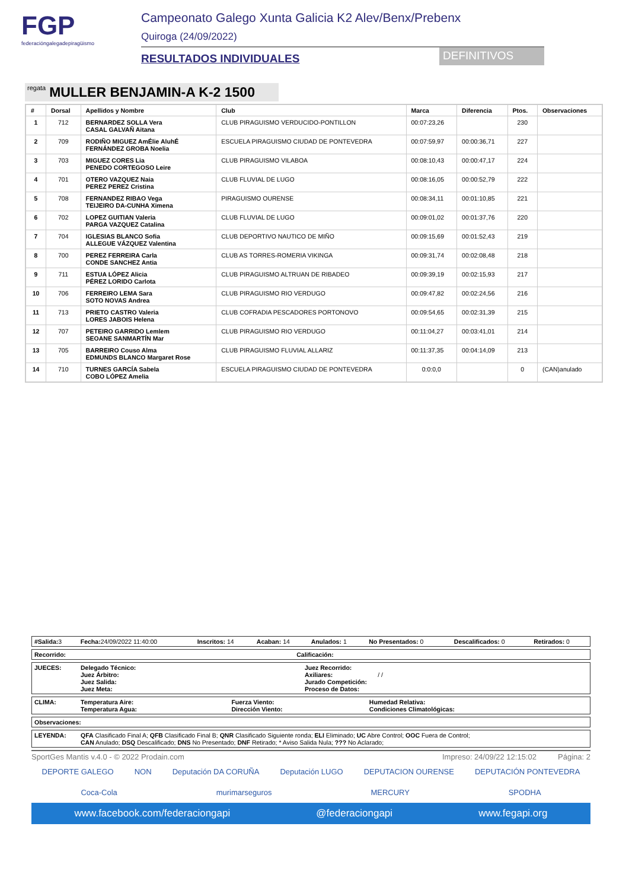FGP
federacióngalegadepiragüismo
Campeonato Galego Xunta Galicia K2 Alev/Benx/Prebenx
Quiroga (24/09/2022)
RESULTADOS INDIVIDUALES
DEFINITIVOS
regata MULLER BENJAMIN-A K-2 1500
| # | Dorsal | Apellidos y Nombre | Club | Marca | Diferencia | Ptos. | Observaciones |
| --- | --- | --- | --- | --- | --- | --- | --- |
| 1 | 712 | BERNARDEZ SOLLA Vera CASAL GALVAÑ Aitana | CLUB PIRAGUISMO VERDUCIDO-PONTILLON | 00:07:23,26 | | 230 | |
| 2 | 709 | RODIÑO MIGUEZ AmÉlie AluhÉ FERNÁNDEZ GROBA Noelia | ESCUELA PIRAGUISMO CIUDAD DE PONTEVEDRA | 00:07:59,97 | 00:00:36,71 | 227 | |
| 3 | 703 | MIGUEZ CORES Lia PENEDO CORTEGOSO Leire | CLUB PIRAGUISMO VILABOA | 00:08:10,43 | 00:00:47,17 | 224 | |
| 4 | 701 | OTERO VAZQUEZ Naia PEREZ PEREZ Cristina | CLUB FLUVIAL DE LUGO | 00:08:16,05 | 00:00:52,79 | 222 | |
| 5 | 708 | FERNANDEZ RIBAO Vega TEIJEIRO DA-CUNHA Ximena | PIRAGUISMO OURENSE | 00:08:34,11 | 00:01:10,85 | 221 | |
| 6 | 702 | LOPEZ GUITIAN Valeria PARGA VAZQUEZ Catalina | CLUB FLUVIAL DE LUGO | 00:09:01,02 | 00:01:37,76 | 220 | |
| 7 | 704 | IGLESIAS BLANCO Sofia ALLEGUE VÁZQUEZ Valentina | CLUB DEPORTIVO NAUTICO DE MIÑO | 00:09:15,69 | 00:01:52,43 | 219 | |
| 8 | 700 | PEREZ FERREIRA Carla CONDE SANCHEZ Antia | CLUB AS TORRES-ROMERIA VIKINGA | 00:09:31,74 | 00:02:08,48 | 218 | |
| 9 | 711 | ESTUA LÓPEZ Alicia PÉREZ LORIDO Carlota | CLUB PIRAGUISMO ALTRUAN DE RIBADEO | 00:09:39,19 | 00:02:15,93 | 217 | |
| 10 | 706 | FERREIRO LEMA Sara SOTO NOVAS Andrea | CLUB PIRAGUISMO RIO VERDUGO | 00:09:47,82 | 00:02:24,56 | 216 | |
| 11 | 713 | PRIETO CASTRO Valeria LORES JABOIS Helena | CLUB COFRADIA PESCADORES PORTONOVO | 00:09:54,65 | 00:02:31,39 | 215 | |
| 12 | 707 | PETEIRO GARRIDO Lemlem SEOANE SANMARTÍN Mar | CLUB PIRAGUISMO RIO VERDUGO | 00:11:04,27 | 00:03:41,01 | 214 | |
| 13 | 705 | BARREIRO Couso Alma EDMUNDS BLANCO Margaret Rose | CLUB PIRAGUISMO FLUVIAL ALLARIZ | 00:11:37,35 | 00:04:14,09 | 213 | |
| 14 | 710 | TURNES GARCÍA Sabela COBO LÓPEZ Amelia | ESCUELA PIRAGUISMO CIUDAD DE PONTEVEDRA | 0:0:0,0 | | 0 | (CAN)anulado |
| #Salida: 3 | Fecha: 24/09/2022 11:40:00 | Inscritos: 14 | Acaban: 14 | Anulados: 1 | No Presentados: 0 | Descalificados: 0 | Retirados: 0 |
| Recorrido: | Calificación: |
| JUECES: | Delegado Técnico: Juez Árbitro: Juez Salida: Juez Meta: | Juez Recorrido: Axiliares: / / Jurado Competición: Proceso de Datos: |
| CLIMA: | Temperatura Aire: Temperatura Agua: | Fuerza Viento: Dirección Viento: | Humedad Relativa: Condiciones Climatológicas: |
| Observaciones: |
| LEYENDA: | QFA Clasificado Final A; QFB Clasificado Final B; QNR Clasificado Siguiente ronda; ELI Eliminado; UC Abre Control; OOC Fuera de Control; CAN Anulado; DSQ Descalificado; DNS No Presentado; DNF Retirado; * Aviso Salida Nula; ??? No Aclarado; |
SportGes Mantis v.4.0 - © 2022 Prodain.com Impreso: 24/09/22 12:15:02 Página: 2
DEPORTE GALEGO NON Deputación DA CORUÑA Deputación LUGO DEPUTACION OURENSE DEPUTACIÓN PONTEVEDRA
Coca-Cola murimarseguros MERCURY SPODHA
www.facebook.com/federaciongapi @federaciongapi www.fegapi.org